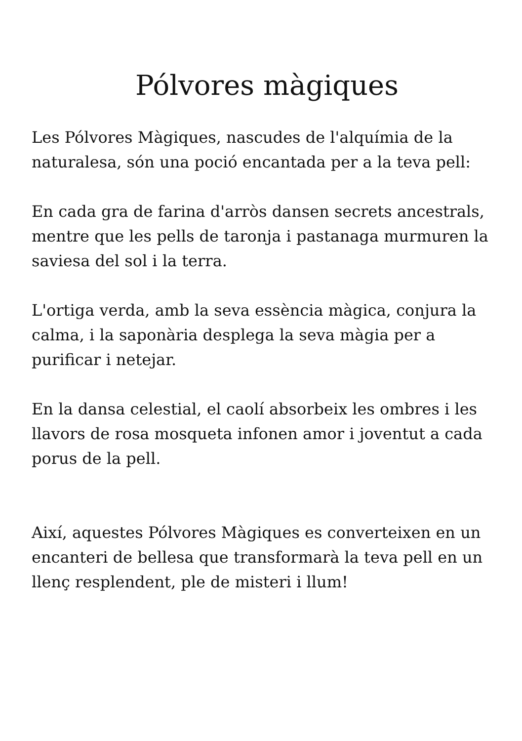Pólvores màgiques
Les Pólvores Màgiques, nascudes de l'alquímia de la naturalesa, són una poció encantada per a la teva pell:
En cada gra de farina d'arròs dansen secrets ancestrals, mentre que les pells de taronja i pastanaga murmuren la saviesa del sol i la terra.
L'ortiga verda, amb la seva essència màgica, conjura la calma, i la saponària desplega la seva màgia per a purificar i netejar.
En la dansa celestial, el caolí absorbeix les ombres i les llavors de rosa mosqueta infonen amor i joventut a cada porus de la pell.
Així, aquestes Pólvores Màgiques es converteixen en un encanteri de bellesa que transformarà la teva pell en un llenç resplendent, ple de misteri i llum!